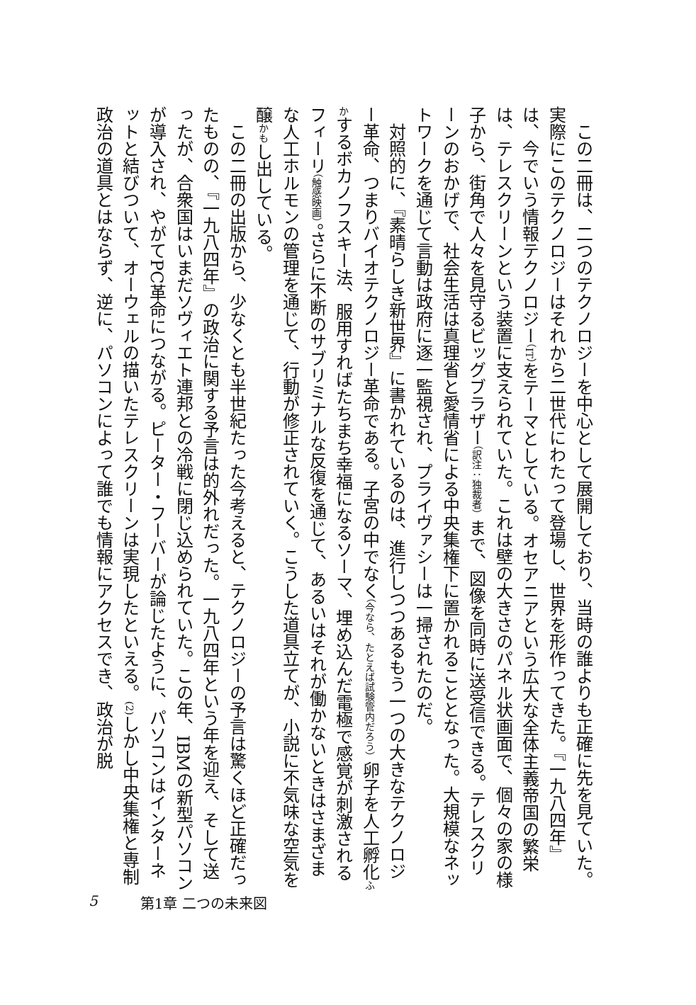この二冊は、二つのテクノロジーを中心として展開しており、当時の誰よりも正確に先を見ていた。実際にこのテクノロジーはそれから二世代にわたって登場し、世界を形作ってきた。『一九八四年』は、今でいう情報テクノロジー（IT）をテーマとしている。オセアニアという広大な全体主義帝国の繁栄は、テレスクリーンという装置に支えられていた。これは壁の大きさのパネル状画面で、個々の家の様子から、街角で人々を見守るビッグブラザー（訳注：独裁者）まで、図像を同時に送受信できる。テレスクリーンのおかげで、社会生活は真理省と愛情省による中央集権下に置かれることとなった。大規模なネットワークを通じて言動は政府に逐一監視され、プライヴァシーは一掃されたのだ。
対照的に、『素晴らしき新世界』に書かれているのは、進行しつつあるもう一つの大きなテクノロジー革命、つまりバイオテクノロジー革命である。子宮の中でなく（今なら、たとえば試験管内だろう）卵子を人工孵化ふかするボカノフスキー法、服用すればたちまち幸福になるソーマ、埋め込んだ電極で感覚が刺激されるフィーリ（触感映画）。さらに不断のサブリミナルな反復を通じて、あるいはそれが働かないときはさまざまな人工ホルモンの管理を通じて、行動が修正されていく。こうした道具立てが、小説に不気味な空気を醸かもし出している。
この二冊の出版から、少なくとも半世紀たった今考えると、テクノロジーの予言は驚くほど正確だったものの、『一九八四年』の政治に関する予言は的外れだった。一九八四年という年を迎え、そして送ったが、合衆国はいまだソヴィエト連邦との冷戦に閉じ込められていた。この年、IBMの新型パソコンが導入され、やがてPC革命につながる。ピーター・フーバーが論じたように、パソコンはインターネットと結びついて、オーウェルの描いたテレスクリーンは実現したといえる。(2) しかし中央集権と専制政治の道具とはならず、逆に、パソコンによって誰でも情報にアクセスでき、政治が脱
5 第1章 二つの未来図